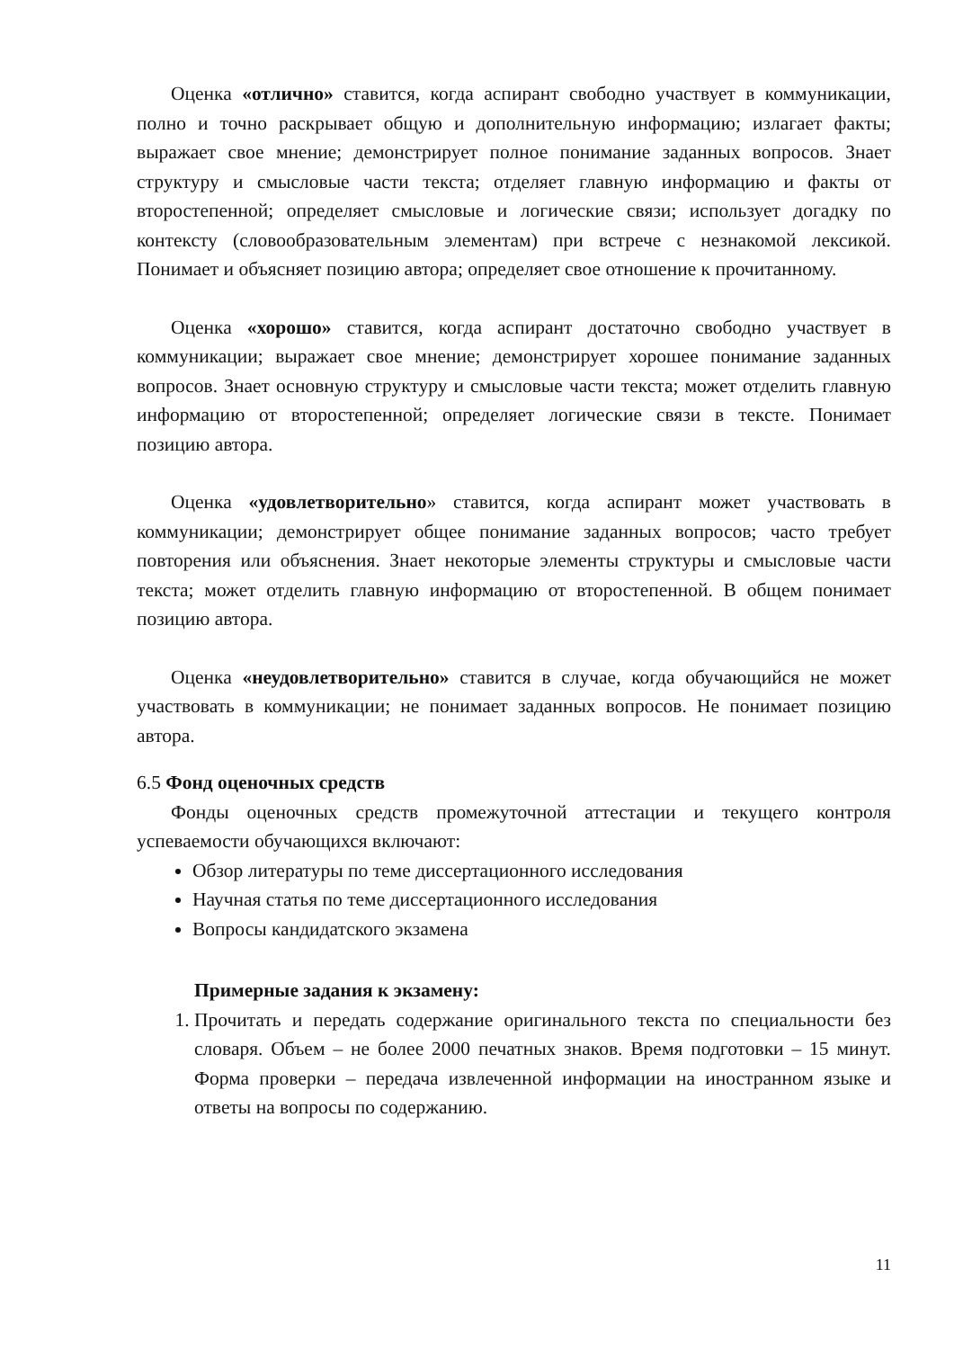Оценка «отлично» ставится, когда аспирант свободно участвует в коммуникации, полно и точно раскрывает общую и дополнительную информацию; излагает факты; выражает свое мнение; демонстрирует полное понимание заданных вопросов. Знает структуру и смысловые части текста; отделяет главную информацию и факты от второстепенной; определяет смысловые и логические связи; использует догадку по контексту (словообразовательным элементам) при встрече с незнакомой лексикой. Понимает и объясняет позицию автора; определяет свое отношение к прочитанному.
Оценка «хорошо» ставится, когда аспирант достаточно свободно участвует в коммуникации; выражает свое мнение; демонстрирует хорошее понимание заданных вопросов. Знает основную структуру и смысловые части текста; может отделить главную информацию от второстепенной; определяет логические связи в тексте. Понимает позицию автора.
Оценка «удовлетворительно» ставится, когда аспирант может участвовать в коммуникации; демонстрирует общее понимание заданных вопросов; часто требует повторения или объяснения. Знает некоторые элементы структуры и смысловые части текста; может отделить главную информацию от второстепенной. В общем понимает позицию автора.
Оценка «неудовлетворительно» ставится в случае, когда обучающийся не может участвовать в коммуникации; не понимает заданных вопросов. Не понимает позицию автора.
6.5 Фонд оценочных средств
Фонды оценочных средств промежуточной аттестации и текущего контроля успеваемости обучающихся включают:
Обзор литературы по теме диссертационного исследования
Научная статья по теме диссертационного исследования
Вопросы кандидатского экзамена
Примерные задания к экзамену:
1. Прочитать и передать содержание оригинального текста по специальности без словаря. Объем – не более 2000 печатных знаков. Время подготовки – 15 минут. Форма проверки – передача извлеченной информации на иностранном языке и ответы на вопросы по содержанию.
11